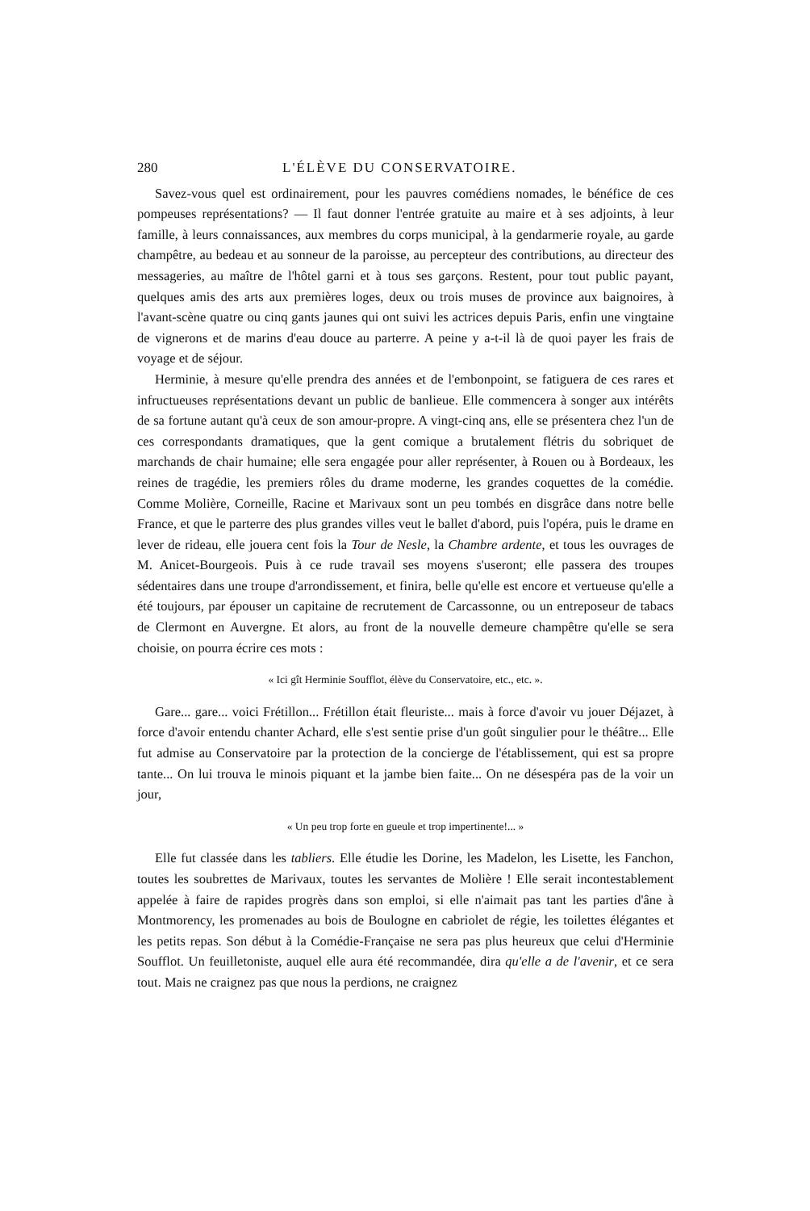280 L'ÉLÈVE DU CONSERVATOIRE.
Savez-vous quel est ordinairement, pour les pauvres comédiens nomades, le bénéfice de ces pompeuses représentations? — Il faut donner l'entrée gratuite au maire et à ses adjoints, à leur famille, à leurs connaissances, aux membres du corps municipal, à la gendarmerie royale, au garde champêtre, au bedeau et au sonneur de la paroisse, au percepteur des contributions, au directeur des messageries, au maître de l'hôtel garni et à tous ses garçons. Restent, pour tout public payant, quelques amis des arts aux premières loges, deux ou trois muses de province aux baignoires, à l'avant-scène quatre ou cinq gants jaunes qui ont suivi les actrices depuis Paris, enfin une vingtaine de vignerons et de marins d'eau douce au parterre. A peine y a-t-il là de quoi payer les frais de voyage et de séjour.
Herminie, à mesure qu'elle prendra des années et de l'embonpoint, se fatiguera de ces rares et infructueuses représentations devant un public de banlieue. Elle commencera à songer aux intérêts de sa fortune autant qu'à ceux de son amour-propre. A vingt-cinq ans, elle se présentera chez l'un de ces correspondants dramatiques, que la gent comique a brutalement flétris du sobriquet de marchands de chair humaine; elle sera engagée pour aller représenter, à Rouen ou à Bordeaux, les reines de tragédie, les premiers rôles du drame moderne, les grandes coquettes de la comédie. Comme Molière, Corneille, Racine et Marivaux sont un peu tombés en disgrâce dans notre belle France, et que le parterre des plus grandes villes veut le ballet d'abord, puis l'opéra, puis le drame en lever de rideau, elle jouera cent fois la Tour de Nesle, la Chambre ardente, et tous les ouvrages de M. Anicet-Bourgeois. Puis à ce rude travail ses moyens s'useront; elle passera des troupes sédentaires dans une troupe d'arrondissement, et finira, belle qu'elle est encore et vertueuse qu'elle a été toujours, par épouser un capitaine de recrutement de Carcassonne, ou un entreposeur de tabacs de Clermont en Auvergne. Et alors, au front de la nouvelle demeure champêtre qu'elle se sera choisie, on pourra écrire ces mots :
« Ici gît Herminie Soufflot, élève du Conservatoire, etc., etc. ».
Gare... gare... voici Frétillon... Frétillon était fleuriste... mais à force d'avoir vu jouer Déjazet, à force d'avoir entendu chanter Achard, elle s'est sentie prise d'un goût singulier pour le théâtre... Elle fut admise au Conservatoire par la protection de la concierge de l'établissement, qui est sa propre tante... On lui trouva le minois piquant et la jambe bien faite... On ne désespéra pas de la voir un jour,
« Un peu trop forte en gueule et trop impertinente!... »
Elle fut classée dans les tabliers. Elle étudie les Dorine, les Madelon, les Lisette, les Fanchon, toutes les soubrettes de Marivaux, toutes les servantes de Molière ! Elle serait incontestablement appelée à faire de rapides progrès dans son emploi, si elle n'aimait pas tant les parties d'âne à Montmorency, les promenades au bois de Boulogne en cabriolet de régie, les toilettes élégantes et les petits repas. Son début à la Comédie-Française ne sera pas plus heureux que celui d'Herminie Soufflot. Un feuilletoniste, auquel elle aura été recommandée, dira qu'elle a de l'avenir, et ce sera tout. Mais ne craignez pas que nous la perdions, ne craignez